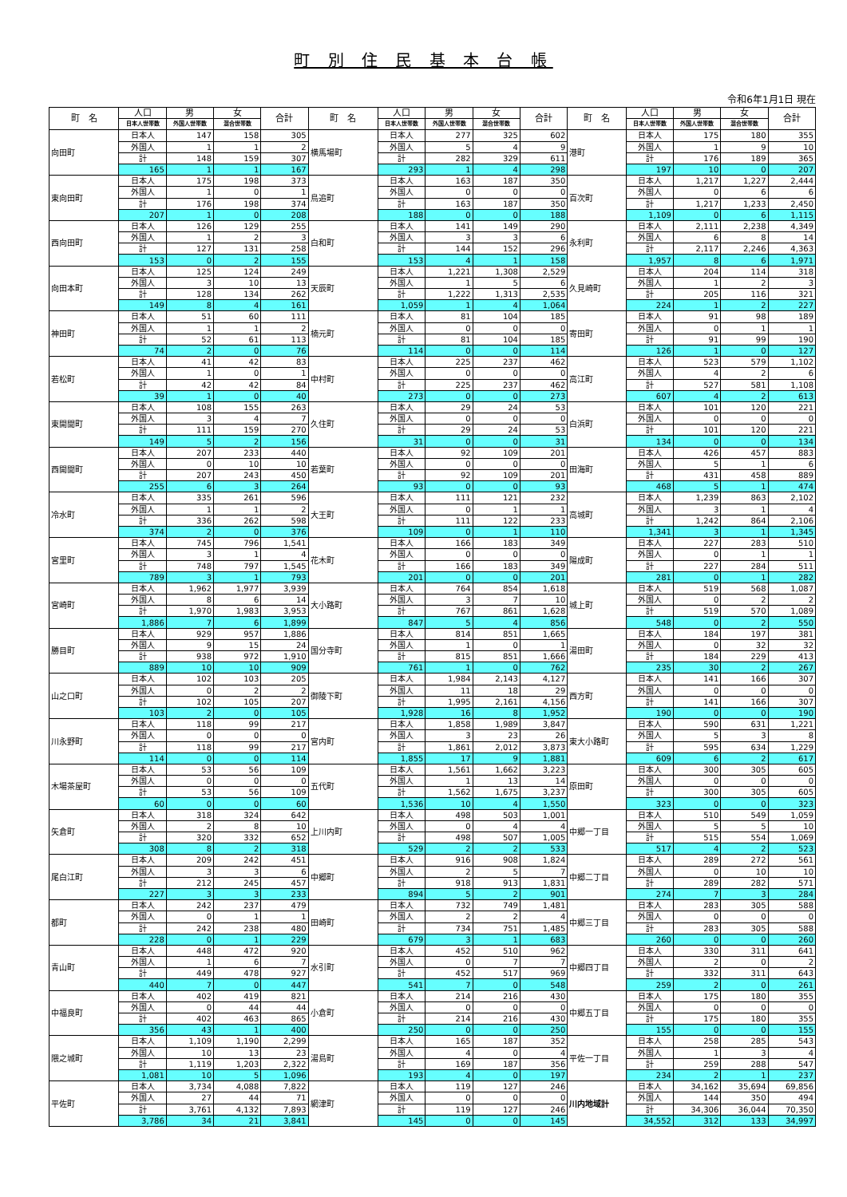町 別 住 民 基 本 台 帳
令和6年1月1日 現在
| 町 名 | 人口 | 男 | 女 | 合計 | 町 名 | 人口 | 男 | 女 | 合計 | 町 名 | 人口 | 男 | 女 | 合計 |
| --- | --- | --- | --- | --- | --- | --- | --- | --- | --- | --- | --- | --- | --- | --- |
| | 日本人世帯数 | 外国人世帯数 | 混合世帯数 | | | 日本人世帯数 | 外国人世帯数 | 混合世帯数 | | | 日本人世帯数 | 外国人世帯数 | 混合世帯数 | |
| 向田町 | 日本人 | 147 | 158 | 305 | 横馬場町 | 日本人 | 277 | 325 | 602 | 港町 | 日本人 | 175 | 180 | 355 |
| | 外国人 | 1 | 1 | 2 | | 外国人 | 5 | 4 | 9 | | 外国人 | 1 | 9 | 10 |
| | 計 | 148 | 159 | 307 | | 計 | 282 | 329 | 611 | | 計 | 176 | 189 | 365 |
| | 165 | 1 | 1 | 167 | | 293 | 1 | 4 | 298 | | 197 | 10 | 0 | 207 |
| 東向田町 | 日本人 | 175 | 198 | 373 | 鳥追町 | 日本人 | 163 | 187 | 350 | 百次町 | 日本人 | 1,217 | 1,227 | 2,444 |
| | 外国人 | 1 | 0 | 1 | | 外国人 | 0 | 0 | 0 | | 外国人 | 0 | 6 | 6 |
| | 計 | 176 | 198 | 374 | | 計 | 163 | 187 | 350 | | 計 | 1,217 | 1,233 | 2,450 |
| | 207 | 1 | 0 | 208 | | 188 | 0 | 0 | 188 | | 1,109 | 0 | 6 | 1,115 |
| 西向田町 | 日本人 | 126 | 129 | 255 | 白和町 | 日本人 | 141 | 149 | 290 | 永利町 | 日本人 | 2,111 | 2,238 | 4,349 |
| | 外国人 | 1 | 2 | 3 | | 外国人 | 3 | 3 | 6 | | 外国人 | 6 | 8 | 14 |
| | 計 | 127 | 131 | 258 | | 計 | 144 | 152 | 296 | | 計 | 2,117 | 2,246 | 4,363 |
| | 153 | 0 | 2 | 155 | | 153 | 4 | 1 | 158 | | 1,957 | 8 | 6 | 1,971 |
| 向田本町 | 日本人 | 125 | 124 | 249 | 天辰町 | 日本人 | 1,221 | 1,308 | 2,529 | 久見崎町 | 日本人 | 204 | 114 | 318 |
| | 外国人 | 3 | 10 | 13 | | 外国人 | 1 | 5 | 6 | | 外国人 | 1 | 2 | 3 |
| | 計 | 128 | 134 | 262 | | 計 | 1,222 | 1,313 | 2,535 | | 計 | 205 | 116 | 321 |
| | 149 | 8 | 4 | 161 | | 1,059 | 1 | 4 | 1,064 | | 224 | 1 | 2 | 227 |
| 神田町 | 日本人 | 51 | 60 | 111 | 楠元町 | 日本人 | 81 | 104 | 185 | 寄田町 | 日本人 | 91 | 98 | 189 |
| | 外国人 | 1 | 1 | 2 | | 外国人 | 0 | 0 | 0 | | 外国人 | 0 | 1 | 1 |
| | 計 | 52 | 61 | 113 | | 計 | 81 | 104 | 185 | | 計 | 91 | 99 | 190 |
| | 74 | 2 | 0 | 76 | | 114 | 0 | 0 | 114 | | 126 | 1 | 0 | 127 |
| 若松町 | 日本人 | 41 | 42 | 83 | 中村町 | 日本人 | 225 | 237 | 462 | 高江町 | 日本人 | 523 | 579 | 1,102 |
| | 外国人 | 1 | 0 | 1 | | 外国人 | 0 | 0 | 0 | | 外国人 | 4 | 2 | 6 |
| | 計 | 42 | 42 | 84 | | 計 | 225 | 237 | 462 | | 計 | 527 | 581 | 1,108 |
| | 39 | 1 | 0 | 40 | | 273 | 0 | 0 | 273 | | 607 | 4 | 2 | 613 |
| 東開聞町 | 日本人 | 108 | 155 | 263 | 久住町 | 日本人 | 29 | 24 | 53 | 白浜町 | 日本人 | 101 | 120 | 221 |
| | 外国人 | 3 | 4 | 7 | | 外国人 | 0 | 0 | 0 | | 外国人 | 0 | 0 | 0 |
| | 計 | 111 | 159 | 270 | | 計 | 29 | 24 | 53 | | 計 | 101 | 120 | 221 |
| | 149 | 5 | 2 | 156 | | 31 | 0 | 0 | 31 | | 134 | 0 | 0 | 134 |
| 西開聞町 | 日本人 | 207 | 233 | 440 | 若葉町 | 日本人 | 92 | 109 | 201 | 田海町 | 日本人 | 426 | 457 | 883 |
| | 外国人 | 0 | 10 | 10 | | 外国人 | 0 | 0 | 0 | | 外国人 | 5 | 1 | 6 |
| | 計 | 207 | 243 | 450 | | 計 | 92 | 109 | 201 | | 計 | 431 | 458 | 889 |
| | 255 | 6 | 3 | 264 | | 93 | 0 | 0 | 93 | | 468 | 5 | 1 | 474 |
| 冷水町 | 日本人 | 335 | 261 | 596 | 大王町 | 日本人 | 111 | 121 | 232 | 高城町 | 日本人 | 1,239 | 863 | 2,102 |
| | 外国人 | 1 | 1 | 2 | | 外国人 | 0 | 1 | 1 | | 外国人 | 3 | 1 | 4 |
| | 計 | 336 | 262 | 598 | | 計 | 111 | 122 | 233 | | 計 | 1,242 | 864 | 2,106 |
| | 374 | 2 | 0 | 376 | | 109 | 0 | 1 | 110 | | 1,341 | 3 | 1 | 1,345 |
| 宮里町 | 日本人 | 745 | 796 | 1,541 | 花木町 | 日本人 | 166 | 183 | 349 | 陽成町 | 日本人 | 227 | 283 | 510 |
| | 外国人 | 3 | 1 | 4 | | 外国人 | 0 | 0 | 0 | | 外国人 | 0 | 1 | 1 |
| | 計 | 748 | 797 | 1,545 | | 計 | 166 | 183 | 349 | | 計 | 227 | 284 | 511 |
| | 789 | 3 | 1 | 793 | | 201 | 0 | 0 | 201 | | 281 | 0 | 1 | 282 |
| 宮崎町 | 日本人 | 1,962 | 1,977 | 3,939 | 大小路町 | 日本人 | 764 | 854 | 1,618 | 城上町 | 日本人 | 519 | 568 | 1,087 |
| | 外国人 | 8 | 6 | 14 | | 外国人 | 3 | 7 | 10 | | 外国人 | 0 | 2 | 2 |
| | 計 | 1,970 | 1,983 | 3,953 | | 計 | 767 | 861 | 1,628 | | 計 | 519 | 570 | 1,089 |
| | 1,886 | 7 | 6 | 1,899 | | 847 | 5 | 4 | 856 | | 548 | 0 | 2 | 550 |
| 勝目町 | 日本人 | 929 | 957 | 1,886 | 国分寺町 | 日本人 | 814 | 851 | 1,665 | 湯田町 | 日本人 | 184 | 197 | 381 |
| | 外国人 | 9 | 15 | 24 | | 外国人 | 1 | 0 | 1 | | 外国人 | 0 | 32 | 32 |
| | 計 | 938 | 972 | 1,910 | | 計 | 815 | 851 | 1,666 | | 計 | 184 | 229 | 413 |
| | 889 | 10 | 10 | 909 | | 761 | 1 | 0 | 762 | | 235 | 30 | 2 | 267 |
| 山之口町 | 日本人 | 102 | 103 | 205 | 御陵下町 | 日本人 | 1,984 | 2,143 | 4,127 | 西方町 | 日本人 | 141 | 166 | 307 |
| | 外国人 | 0 | 2 | 2 | | 外国人 | 11 | 18 | 29 | | 外国人 | 0 | 0 | 0 |
| | 計 | 102 | 105 | 207 | | 計 | 1,995 | 2,161 | 4,156 | | 計 | 141 | 166 | 307 |
| | 103 | 2 | 0 | 105 | | 1,928 | 16 | 8 | 1,952 | | 190 | 0 | 0 | 190 |
| 川永野町 | 日本人 | 118 | 99 | 217 | 宮内町 | 日本人 | 1,858 | 1,989 | 3,847 | 東大小路町 | 日本人 | 590 | 631 | 1,221 |
| | 外国人 | 0 | 0 | 0 | | 外国人 | 3 | 23 | 26 | | 外国人 | 5 | 3 | 8 |
| | 計 | 118 | 99 | 217 | | 計 | 1,861 | 2,012 | 3,873 | | 計 | 595 | 634 | 1,229 |
| | 114 | 0 | 0 | 114 | | 1,855 | 17 | 9 | 1,881 | | 609 | 6 | 2 | 617 |
| 木場茶屋町 | 日本人 | 53 | 56 | 109 | 五代町 | 日本人 | 1,561 | 1,662 | 3,223 | 原田町 | 日本人 | 300 | 305 | 605 |
| | 外国人 | 0 | 0 | 0 | | 外国人 | 1 | 13 | 14 | | 外国人 | 0 | 0 | 0 |
| | 計 | 53 | 56 | 109 | | 計 | 1,562 | 1,675 | 3,237 | | 計 | 300 | 305 | 605 |
| | 60 | 0 | 0 | 60 | | 1,536 | 10 | 4 | 1,550 | | 323 | 0 | 0 | 323 |
| 矢倉町 | 日本人 | 318 | 324 | 642 | 上川内町 | 日本人 | 498 | 503 | 1,001 | 中郷一丁目 | 日本人 | 510 | 549 | 1,059 |
| | 外国人 | 2 | 8 | 10 | | 外国人 | 0 | 4 | 4 | | 外国人 | 5 | 5 | 10 |
| | 計 | 320 | 332 | 652 | | 計 | 498 | 507 | 1,005 | | 計 | 515 | 554 | 1,069 |
| | 308 | 8 | 2 | 318 | | 529 | 2 | 2 | 533 | | 517 | 4 | 2 | 523 |
| 尾白江町 | 日本人 | 209 | 242 | 451 | 中郷町 | 日本人 | 916 | 908 | 1,824 | 中郷二丁目 | 日本人 | 289 | 272 | 561 |
| | 外国人 | 3 | 3 | 6 | | 外国人 | 2 | 5 | 7 | | 外国人 | 0 | 10 | 10 |
| | 計 | 212 | 245 | 457 | | 計 | 918 | 913 | 1,831 | | 計 | 289 | 282 | 571 |
| | 227 | 3 | 3 | 233 | | 894 | 5 | 2 | 901 | | 274 | 7 | 3 | 284 |
| 都町 | 日本人 | 242 | 237 | 479 | 田崎町 | 日本人 | 732 | 749 | 1,481 | 中郷三丁目 | 日本人 | 283 | 305 | 588 |
| | 外国人 | 0 | 1 | 1 | | 外国人 | 2 | 2 | 4 | | 外国人 | 0 | 0 | 0 |
| | 計 | 242 | 238 | 480 | | 計 | 734 | 751 | 1,485 | | 計 | 283 | 305 | 588 |
| | 228 | 0 | 1 | 229 | | 679 | 3 | 1 | 683 | | 260 | 0 | 0 | 260 |
| 青山町 | 日本人 | 448 | 472 | 920 | 水引町 | 日本人 | 452 | 510 | 962 | 中郷四丁目 | 日本人 | 330 | 311 | 641 |
| | 外国人 | 1 | 6 | 7 | | 外国人 | 0 | 7 | 7 | | 外国人 | 2 | 0 | 2 |
| | 計 | 449 | 478 | 927 | | 計 | 452 | 517 | 969 | | 計 | 332 | 311 | 643 |
| | 440 | 7 | 0 | 447 | | 541 | 7 | 0 | 548 | | 259 | 2 | 0 | 261 |
| 中福良町 | 日本人 | 402 | 419 | 821 | 小倉町 | 日本人 | 214 | 216 | 430 | 中郷五丁目 | 日本人 | 175 | 180 | 355 |
| | 外国人 | 0 | 44 | 44 | | 外国人 | 0 | 0 | 0 | | 外国人 | 0 | 0 | 0 |
| | 計 | 402 | 463 | 865 | | 計 | 214 | 216 | 430 | | 計 | 175 | 180 | 355 |
| | 356 | 43 | 1 | 400 | | 250 | 0 | 0 | 250 | | 155 | 0 | 0 | 155 |
| 隈之城町 | 日本人 | 1,109 | 1,190 | 2,299 | 湯島町 | 日本人 | 165 | 187 | 352 | 平佐一丁目 | 日本人 | 258 | 285 | 543 |
| | 外国人 | 10 | 13 | 23 | | 外国人 | 4 | 0 | 4 | | 外国人 | 1 | 3 | 4 |
| | 計 | 1,119 | 1,203 | 2,322 | | 計 | 169 | 187 | 356 | | 計 | 259 | 288 | 547 |
| | 1,081 | 10 | 5 | 1,096 | | 193 | 4 | 0 | 197 | | 234 | 2 | 1 | 237 |
| 平佐町 | 日本人 | 3,734 | 4,088 | 7,822 | 網津町 | 日本人 | 119 | 127 | 246 | 川内地域計 | 日本人 | 34,162 | 35,694 | 69,856 |
| | 外国人 | 27 | 44 | 71 | | 外国人 | 0 | 0 | 0 | | 外国人 | 144 | 350 | 494 |
| | 計 | 3,761 | 4,132 | 7,893 | | 計 | 119 | 127 | 246 | | 計 | 34,306 | 36,044 | 70,350 |
| | 3,786 | 34 | 21 | 3,841 | | 145 | 0 | 0 | 145 | | 34,552 | 312 | 133 | 34,997 |